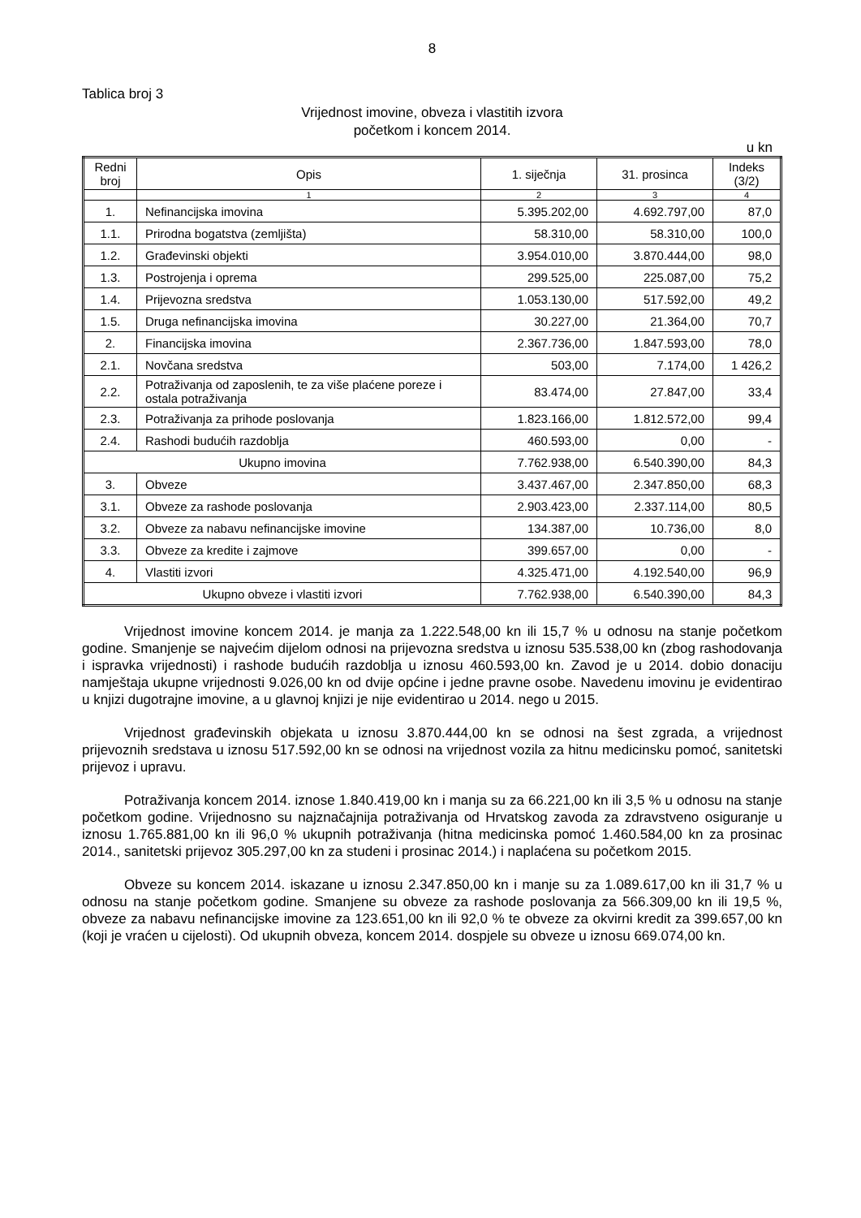8
Tablica broj 3
Vrijednost imovine, obveza i vlastitih izvora
početkom i koncem 2014.
u kn
| Redni broj | Opis | 1. siječnja | 31. prosinca | Indeks (3/2) |
| --- | --- | --- | --- | --- |
| | 1 | 2 | 3 | 4 |
| 1. | Nefinancijska imovina | 5.395.202,00 | 4.692.797,00 | 87,0 |
| 1.1. | Prirodna bogatstva (zemljišta) | 58.310,00 | 58.310,00 | 100,0 |
| 1.2. | Građevinski objekti | 3.954.010,00 | 3.870.444,00 | 98,0 |
| 1.3. | Postrojenja i oprema | 299.525,00 | 225.087,00 | 75,2 |
| 1.4. | Prijevozna sredstva | 1.053.130,00 | 517.592,00 | 49,2 |
| 1.5. | Druga nefinancijska imovina | 30.227,00 | 21.364,00 | 70,7 |
| 2. | Financijska imovina | 2.367.736,00 | 1.847.593,00 | 78,0 |
| 2.1. | Novčana sredstva | 503,00 | 7.174,00 | 1 426,2 |
| 2.2. | Potraživanja od zaposlenih, te za više plaćene poreze i ostala potraživanja | 83.474,00 | 27.847,00 | 33,4 |
| 2.3. | Potraživanja za prihode poslovanja | 1.823.166,00 | 1.812.572,00 | 99,4 |
| 2.4. | Rashodi budućih razdoblja | 460.593,00 | 0,00 | - |
| Ukupno imovina | | 7.762.938,00 | 6.540.390,00 | 84,3 |
| 3. | Obveze | 3.437.467,00 | 2.347.850,00 | 68,3 |
| 3.1. | Obveze za rashode poslovanja | 2.903.423,00 | 2.337.114,00 | 80,5 |
| 3.2. | Obveze za nabavu nefinancijske imovine | 134.387,00 | 10.736,00 | 8,0 |
| 3.3. | Obveze za kredite i zajmove | 399.657,00 | 0,00 | - |
| 4. | Vlastiti izvori | 4.325.471,00 | 4.192.540,00 | 96,9 |
| Ukupno obveze i vlastiti izvori | | 7.762.938,00 | 6.540.390,00 | 84,3 |
Vrijednost imovine koncem 2014. je manja za 1.222.548,00 kn ili 15,7 % u odnosu na stanje početkom godine. Smanjenje se najvećim dijelom odnosi na prijevozna sredstva u iznosu 535.538,00 kn (zbog rashodovanja i ispravka vrijednosti) i rashode budućih razdoblja u iznosu 460.593,00 kn. Zavod je u 2014. dobio donaciju namještaja ukupne vrijednosti 9.026,00 kn od dvije općine i jedne pravne osobe. Navedenu imovinu je evidentirao u knjizi dugotrajne imovine, a u glavnoj knjizi je nije evidentirao u 2014. nego u 2015.
Vrijednost građevinskih objekata u iznosu 3.870.444,00 kn se odnosi na šest zgrada, a vrijednost prijevoznih sredstava u iznosu 517.592,00 kn se odnosi na vrijednost vozila za hitnu medicinsku pomoć, sanitetski prijevoz i upravu.
Potraživanja koncem 2014. iznose 1.840.419,00 kn i manja su za 66.221,00 kn ili 3,5 % u odnosu na stanje početkom godine. Vrijednosno su najznačajnija potraživanja od Hrvatskog zavoda za zdravstveno osiguranje u iznosu 1.765.881,00 kn ili 96,0 % ukupnih potraživanja (hitna medicinska pomoć 1.460.584,00 kn za prosinac 2014., sanitetski prijevoz 305.297,00 kn za studeni i prosinac 2014.) i naplaćena su početkom 2015.
Obveze su koncem 2014. iskazane u iznosu 2.347.850,00 kn i manje su za 1.089.617,00 kn ili 31,7 % u odnosu na stanje početkom godine. Smanjene su obveze za rashode poslovanja za 566.309,00 kn ili 19,5 %, obveze za nabavu nefinancijske imovine za 123.651,00 kn ili 92,0 % te obveze za okvirni kredit za 399.657,00 kn (koji je vraćen u cijelosti). Od ukupnih obveza, koncem 2014. dospjele su obveze u iznosu 669.074,00 kn.